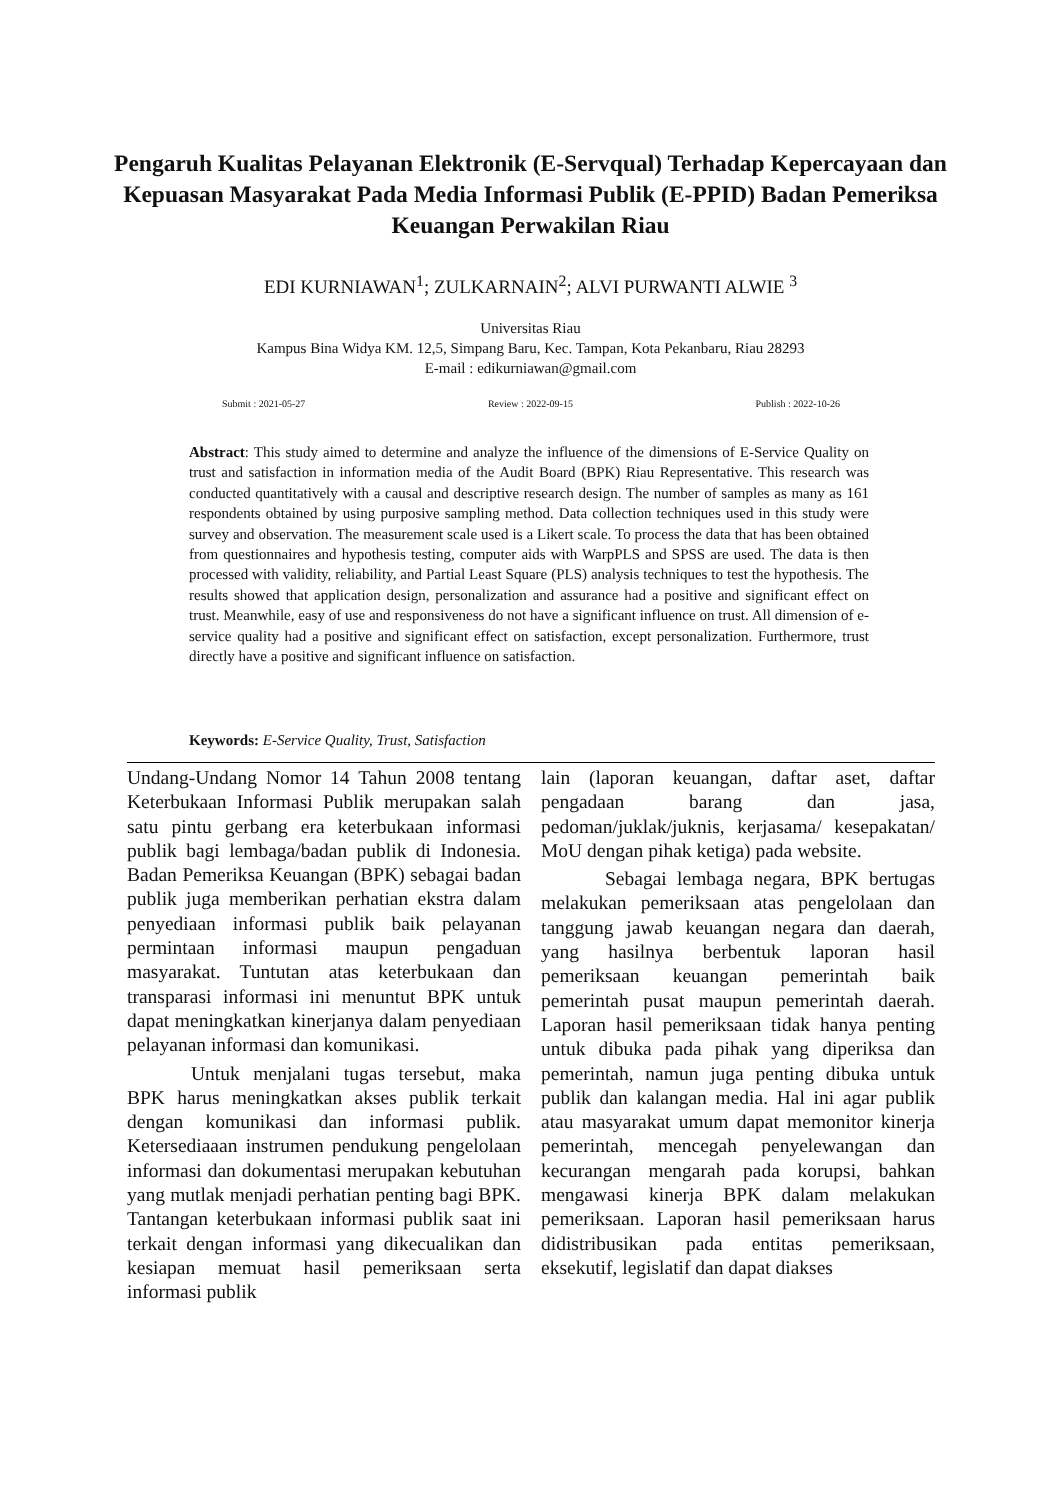Pengaruh Kualitas Pelayanan Elektronik (E-Servqual) Terhadap Kepercayaan dan Kepuasan Masyarakat Pada Media Informasi Publik (E-PPID) Badan Pemeriksa Keuangan Perwakilan Riau
EDI KURNIAWAN<sup>1</sup>; ZULKARNAIN<sup>2</sup>; ALVI PURWANTI ALWIE <sup>3</sup>
Universitas Riau
Kampus Bina Widya KM. 12,5, Simpang Baru, Kec. Tampan, Kota Pekanbaru, Riau 28293
E-mail : edikurniawan@gmail.com
Submit : 2021-05-27 Review : 2022-09-15 Publish : 2022-10-26
Abstract: This study aimed to determine and analyze the influence of the dimensions of E-Service Quality on trust and satisfaction in information media of the Audit Board (BPK) Riau Representative. This research was conducted quantitatively with a causal and descriptive research design. The number of samples as many as 161 respondents obtained by using purposive sampling method. Data collection techniques used in this study were survey and observation. The measurement scale used is a Likert scale. To process the data that has been obtained from questionnaires and hypothesis testing, computer aids with WarpPLS and SPSS are used. The data is then processed with validity, reliability, and Partial Least Square (PLS) analysis techniques to test the hypothesis. The results showed that application design, personalization and assurance had a positive and significant effect on trust. Meanwhile, easy of use and responsiveness do not have a significant influence on trust. All dimension of e-service quality had a positive and significant effect on satisfaction, except personalization. Furthermore, trust directly have a positive and significant influence on satisfaction.
Keywords: E-Service Quality, Trust, Satisfaction
Undang-Undang Nomor 14 Tahun 2008 tentang Keterbukaan Informasi Publik merupakan salah satu pintu gerbang era keterbukaan informasi publik bagi lembaga/badan publik di Indonesia. Badan Pemeriksa Keuangan (BPK) sebagai badan publik juga memberikan perhatian ekstra dalam penyediaan informasi publik baik pelayanan permintaan informasi maupun pengaduan masyarakat. Tuntutan atas keterbukaan dan transparasi informasi ini menuntut BPK untuk dapat meningkatkan kinerjanya dalam penyediaan pelayanan informasi dan komunikasi.
Untuk menjalani tugas tersebut, maka BPK harus meningkatkan akses publik terkait dengan komunikasi dan informasi publik. Ketersediaaan instrumen pendukung pengelolaan informasi dan dokumentasi merupakan kebutuhan yang mutlak menjadi perhatian penting bagi BPK. Tantangan keterbukaan informasi publik saat ini terkait dengan informasi yang dikecualikan dan kesiapan memuat hasil pemeriksaan serta informasi publik
lain (laporan keuangan, daftar aset, daftar pengadaan barang dan jasa, pedoman/juklak/juknis, kerjasama/ kesepakatan/ MoU dengan pihak ketiga) pada website.
Sebagai lembaga negara, BPK bertugas melakukan pemeriksaan atas pengelolaan dan tanggung jawab keuangan negara dan daerah, yang hasilnya berbentuk laporan hasil pemeriksaan keuangan pemerintah baik pemerintah pusat maupun pemerintah daerah. Laporan hasil pemeriksaan tidak hanya penting untuk dibuka pada pihak yang diperiksa dan pemerintah, namun juga penting dibuka untuk publik dan kalangan media. Hal ini agar publik atau masyarakat umum dapat memonitor kinerja pemerintah, mencegah penyelewangan dan kecurangan mengarah pada korupsi, bahkan mengawasi kinerja BPK dalam melakukan pemeriksaan. Laporan hasil pemeriksaan harus didistribusikan pada entitas pemeriksaan, eksekutif, legislatif dan dapat diakses